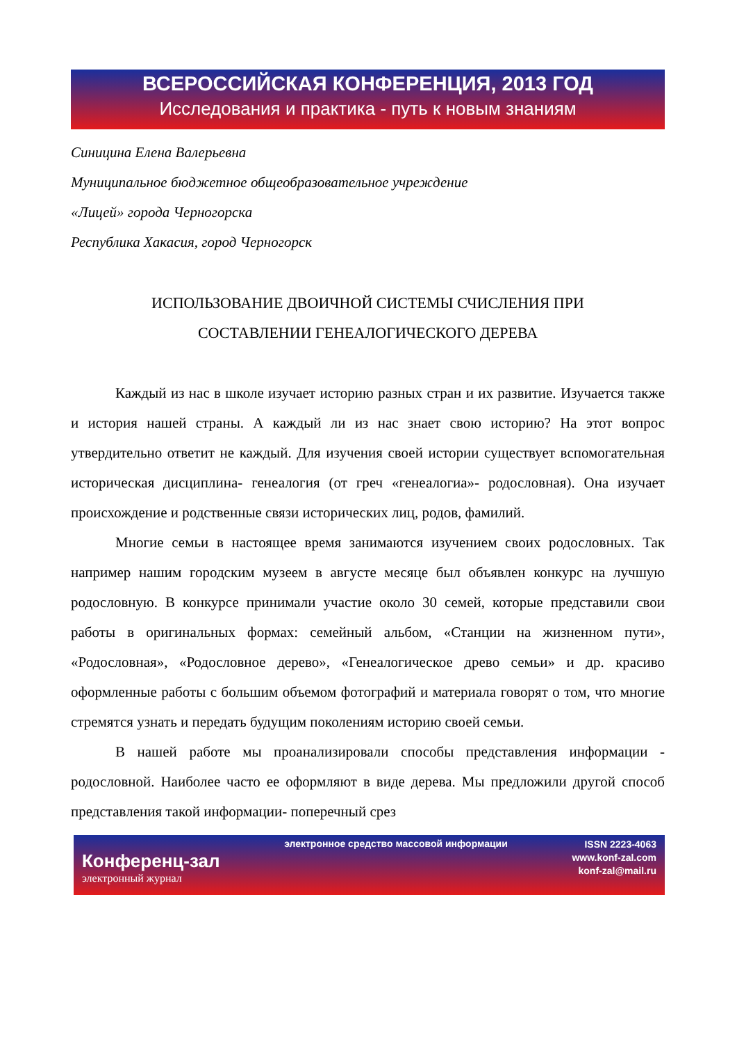ВСЕРОССИЙСКАЯ КОНФЕРЕНЦИЯ, 2013 ГОД
Исследования и практика - путь к новым знаниям
Синицина Елена Валерьевна
Муниципальное бюджетное общеобразовательное учреждение
«Лицей» города Черногорска
Республика Хакасия, город Черногорск
ИСПОЛЬЗОВАНИЕ ДВОИЧНОЙ СИСТЕМЫ СЧИСЛЕНИЯ ПРИ
СОСТАВЛЕНИИ ГЕНЕАЛОГИЧЕСКОГО ДЕРЕВА
Каждый из нас в школе изучает историю разных стран и их развитие. Изучается также и история нашей страны. А каждый ли из нас знает свою историю? На этот вопрос утвердительно ответит не каждый. Для изучения своей истории существует вспомогательная историческая дисциплина- генеалогия (от греч «генеалогиа»- родословная). Она изучает происхождение и родственные связи исторических лиц, родов, фамилий.
Многие семьи в настоящее время занимаются изучением своих родословных. Так например нашим городским музеем в августе месяце был объявлен конкурс на лучшую родословную. В конкурсе принимали участие около 30 семей, которые представили свои работы в оригинальных формах: семейный альбом, «Станции на жизненном пути», «Родословная», «Родословное дерево», «Генеалогическое древо семьи» и др. красиво оформленные работы с большим объемом фотографий и материала говорят о том, что многие стремятся узнать и передать будущим поколениям историю своей семьи.
В нашей работе мы проанализировали способы представления информации - родословной. Наиболее часто ее оформляют в виде дерева. Мы предложили другой способ представления такой информации- поперечный срез
Конференц-зал
электронный журнал
электронное средство массовой информации
ISSN 2223-4063
www.konf-zal.com
konf-zal@mail.ru